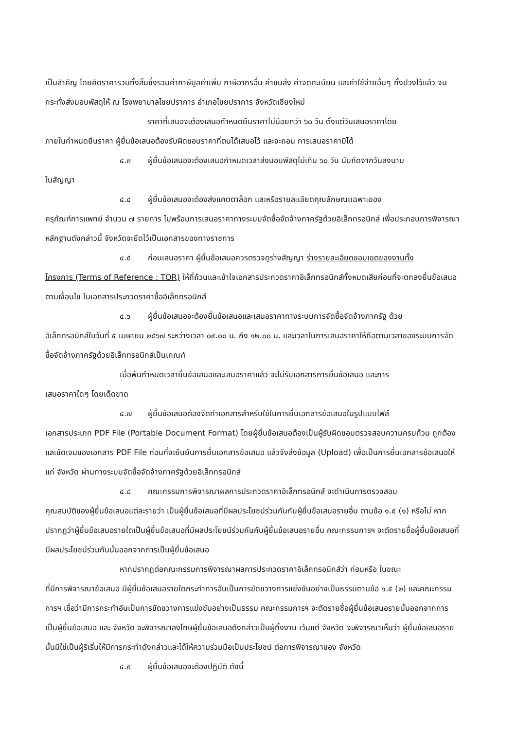เป็นสำคัญ โดยคิดราคารวมทั้งสิ้นซึ่งรวมค่าภาษีมูลค่าเพิ่ม ภาษีอากรอื่น ค่าขนส่ง ค่าจดทะเบียน และค่าใช้จ่ายอื่นๆ ทั้งปวงไว้แล้ว จนกระทั่งส่งมอบพัสดุให้ ณ โรงพยาบาลไชยปราการ อำเภอไชยปราการ จังหวัดเชียงใหม่
ราคาที่เสนอจะต้องเสนอกำหนดยืนราคาไม่น้อยกว่า ๖๐ วัน ตั้งแต่วันเสนอราคาโดย
ภายในกำหนดยืนราคา ผู้ยื่นข้อเสนอต้องรับผิดชอบราคาที่ตนได้เสนอไว้ และจะถอน การเสนอราคามิได้
๔.๓ ผู้ยื่นข้อเสนอจะต้องเสนอกำหนดเวลาส่งมอบพัสดุไม่เกิน ๖๐ วัน นับถัดจากวันลงนาม
ในสัญญา
๔.๔ ผู้ยื่นข้อเสนอจะต้องส่งแคตตาล็อก และหรือรายละเอียดคุณลักษณะเฉพาะของ
ครุภัณฑ์การแพทย์ จำนวน ๗ รายการ ไปพร้อมการเสนอราคาทางระบบจัดซื้อจัดจ้างภาครัฐด้วยอิเล็กทรอนิกส์ เพื่อประกอบการพิจารณา หลักฐานดังกล่าวนี้ จังหวัดจะยึดไว้เป็นเอกสารของทางราชการ
๔.๕ ก่อนเสนอราคา ผู้ยื่นข้อเสนอควรตรวจดูร่างสัญญา ร่างรายละเอียดขอบเขตของงานทั้ง
โครงการ (Terms of Reference : TOR) ให้ถี่ถ้วนและเข้าใจเอกสารประกวดราคาอิเล็กทรอนิกส์ทั้งหมดเสียก่อนที่จะตกลงยื่นข้อเสนอตามเงื่อนไข ในเอกสารประกวดราคาซื้ออิเล็กทรอนิกส์
๔.๖ ผู้ยื่นข้อเสนอจะต้องยื่นข้อเสนอและเสนอราคาทางระบบการจัดซื้อจัดจ้างภาครัฐ ด้วย
อิเล็กทรอนิกส์ในวันที่ ๕ เมษายน ๒๕๖๗ ระหว่างเวลา ๐๙.๐๐ น. ถึง ๑๒.๐๐ น. และเวลาในการเสนอราคาให้ถือตามเวลาของระบบการจัดซื้อจัดจ้างภาครัฐด้วยอิเล็กทรอนิกส์เป็นเกณฑ์
เมื่อพ้นกำหนดเวลายื่นข้อเสนอและเสนอราคาแล้ว จะไม่รับเอกสารการยื่นข้อเสนอ และการ
เสนอราคาใดๆ โดยเด็ดขาด
๔.๗ ผู้ยื่นข้อเสนอต้องจัดทำเอกสารสำหรับใช้ในการยื่นเอกสารข้อเสนอในรูปแบบไฟล์
เอกสารประเภท PDF File (Portable Document Format) โดยผู้ยื่นข้อเสนอต้องเป็นผู้รับผิดชอบตรวจสอบความครบถ้วน ถูกต้อง และชัดเจนของเอกสาร PDF File ก่อนที่จะยืนยันการยื่นเอกสารข้อเสนอ แล้วจึงส่งข้อมูล (Upload) เพื่อเป็นการยื่นเอกสารข้อเสนอให้แก่ จังหวัด ผ่านทางระบบจัดซื้อจัดจ้างภาครัฐด้วยอิเล็กทรอนิกส์
๔.๘ คณะกรรมการพิจารณาผลการประกวดราคาอิเล็กทรอนิกส์ จะดำเนินการตรวจสอบ
คุณสมบัติของผู้ยื่นข้อเสนอแต่ละรายว่า เป็นผู้ยื่นข้อเสนอที่มีผลประโยชน์ร่วมกันกับผู้ยื่นข้อเสนอรายอื่น ตามข้อ ๑.๕ (๑) หรือไม่ หากปรากฏว่าผู้ยื่นข้อเสนอรายใดเป็นผู้ยื่นข้อเสนอที่มีผลประโยชน์ร่วมกันกับผู้ยื่นข้อเสนอรายอื่น คณะกรรมการฯ จะตัดรายชื่อผู้ยื่นข้อเสนอที่มีผลประโยชน์ร่วมกันนั้นออกจากการเป็นผู้ยื่นข้อเสนอ
หากปรากฏต่อคณะกรรมการพิจารณาผลการประกวดราคาอิเล็กทรอนิกส์ว่า ก่อนหรือ ในขณะ
ที่มีการพิจารณาข้อเสนอ มีผู้ยื่นข้อเสนอรายใดกระทำการอันเป็นการขัดขวางการแข่งขันอย่างเป็นธรรมตามข้อ ๑.๕ (๒) และคณะกรรมการฯ เชื่อว่ามีการกระทำอันเป็นการขัดขวางการแข่งขันอย่างเป็นธรรม คณะกรรมการฯ จะตัดรายชื่อผู้ยื่นข้อเสนอรายนั้นออกจากการเป็นผู้ยื่นข้อเสนอ และ จังหวัด จะพิจารณาลงโทษผู้ยื่นข้อเสนอดังกล่าวเป็นผู้ทิ้งงาน เว้นแต่ จังหวัด จะพิจารณาเห็นว่า ผู้ยื่นข้อเสนอรายนั้นมิใช่เป็นผู้ริเริ่มให้มีการกระทำดังกล่าวและได้ให้ความร่วมมือเป็นประโยชน์ ต่อการพิจารณาของ จังหวัด
๔.๙ ผู้ยื่นข้อเสนอจะต้องปฏิบัติ ดังนี้